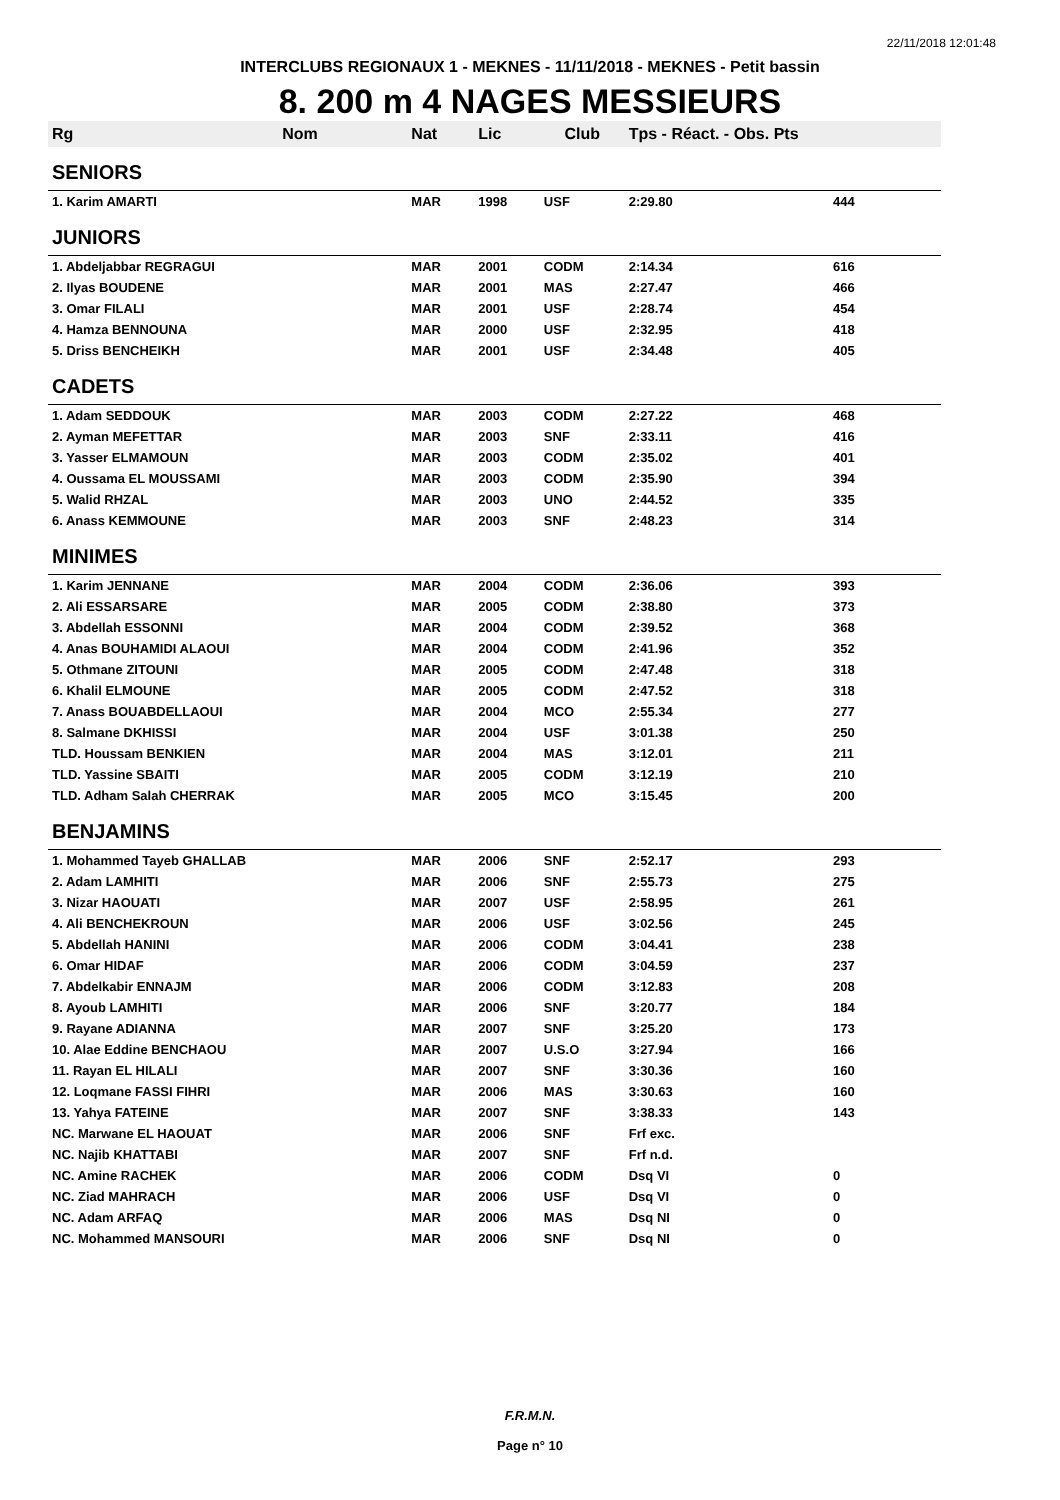22/11/2018 12:01:48
INTERCLUBS REGIONAUX 1 - MEKNES - 11/11/2018 - MEKNES - Petit bassin
8. 200 m 4 NAGES MESSIEURS
| Rg | Nom | Nat | Lic | Club | Tps - Réact. - Obs. Pts | |
| --- | --- | --- | --- | --- | --- | --- |
| SENIORS | | | | | | |
| 1. Karim AMARTI | | MAR | 1998 | USF | 2:29.80 | 444 |
| JUNIORS | | | | | | |
| 1. Abdeljabbar REGRAGUI | | MAR | 2001 | CODM | 2:14.34 | 616 |
| 2. Ilyas BOUDENE | | MAR | 2001 | MAS | 2:27.47 | 466 |
| 3. Omar FILALI | | MAR | 2001 | USF | 2:28.74 | 454 |
| 4. Hamza BENNOUNA | | MAR | 2000 | USF | 2:32.95 | 418 |
| 5. Driss BENCHEIKH | | MAR | 2001 | USF | 2:34.48 | 405 |
| CADETS | | | | | | |
| 1. Adam SEDDOUK | | MAR | 2003 | CODM | 2:27.22 | 468 |
| 2. Ayman MEFETTAR | | MAR | 2003 | SNF | 2:33.11 | 416 |
| 3. Yasser ELMAMOUN | | MAR | 2003 | CODM | 2:35.02 | 401 |
| 4. Oussama EL MOUSSAMI | | MAR | 2003 | CODM | 2:35.90 | 394 |
| 5. Walid RHZAL | | MAR | 2003 | UNO | 2:44.52 | 335 |
| 6. Anass KEMMOUNE | | MAR | 2003 | SNF | 2:48.23 | 314 |
| MINIMES | | | | | | |
| 1. Karim JENNANE | | MAR | 2004 | CODM | 2:36.06 | 393 |
| 2. Ali ESSARSARE | | MAR | 2005 | CODM | 2:38.80 | 373 |
| 3. Abdellah ESSONNI | | MAR | 2004 | CODM | 2:39.52 | 368 |
| 4. Anas BOUHAMIDI ALAOUI | | MAR | 2004 | CODM | 2:41.96 | 352 |
| 5. Othmane ZITOUNI | | MAR | 2005 | CODM | 2:47.48 | 318 |
| 6. Khalil ELMOUNE | | MAR | 2005 | CODM | 2:47.52 | 318 |
| 7. Anass BOUABDELLAOUI | | MAR | 2004 | MCO | 2:55.34 | 277 |
| 8. Salmane DKHISSI | | MAR | 2004 | USF | 3:01.38 | 250 |
| TLD. Houssam BENKIEN | | MAR | 2004 | MAS | 3:12.01 | 211 |
| TLD. Yassine SBAITI | | MAR | 2005 | CODM | 3:12.19 | 210 |
| TLD. Adham Salah CHERRAK | | MAR | 2005 | MCO | 3:15.45 | 200 |
| BENJAMINS | | | | | | |
| 1. Mohammed Tayeb GHALLAB | | MAR | 2006 | SNF | 2:52.17 | 293 |
| 2. Adam LAMHITI | | MAR | 2006 | SNF | 2:55.73 | 275 |
| 3. Nizar HAOUATI | | MAR | 2007 | USF | 2:58.95 | 261 |
| 4. Ali BENCHEKROUN | | MAR | 2006 | USF | 3:02.56 | 245 |
| 5. Abdellah HANINI | | MAR | 2006 | CODM | 3:04.41 | 238 |
| 6. Omar HIDAF | | MAR | 2006 | CODM | 3:04.59 | 237 |
| 7. Abdelkabir ENNAJM | | MAR | 2006 | CODM | 3:12.83 | 208 |
| 8. Ayoub LAMHITI | | MAR | 2006 | SNF | 3:20.77 | 184 |
| 9. Rayane ADIANNA | | MAR | 2007 | SNF | 3:25.20 | 173 |
| 10. Alae Eddine BENCHAOU | | MAR | 2007 | U.S.O | 3:27.94 | 166 |
| 11. Rayan EL HILALI | | MAR | 2007 | SNF | 3:30.36 | 160 |
| 12. Loqmane FASSI FIHRI | | MAR | 2006 | MAS | 3:30.63 | 160 |
| 13. Yahya FATEINE | | MAR | 2007 | SNF | 3:38.33 | 143 |
| NC. Marwane EL HAOUAT | | MAR | 2006 | SNF | Frf exc. | |
| NC. Najib KHATTABI | | MAR | 2007 | SNF | Frf n.d. | |
| NC. Amine RACHEK | | MAR | 2006 | CODM | Dsq VI | 0 |
| NC. Ziad MAHRACH | | MAR | 2006 | USF | Dsq VI | 0 |
| NC. Adam ARFAQ | | MAR | 2006 | MAS | Dsq NI | 0 |
| NC. Mohammed MANSOURI | | MAR | 2006 | SNF | Dsq NI | 0 |
F.R.M.N.
Page n° 10